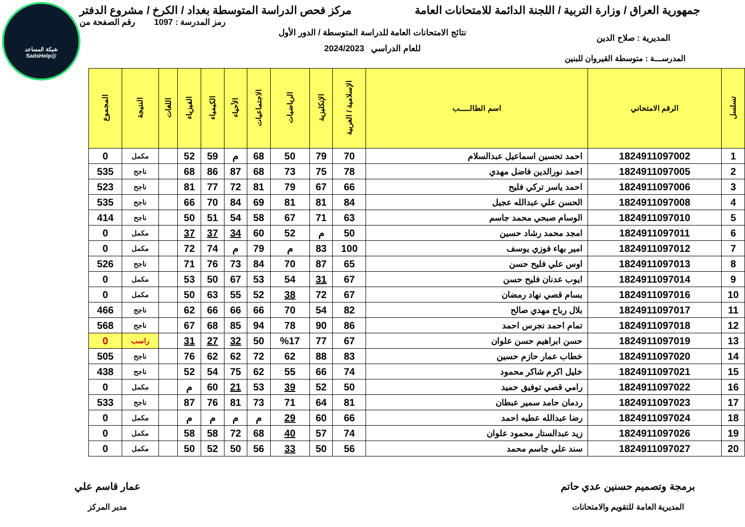شبكة المساعد
@SadsHelp
جمهورية العراق / وزارة التربية / اللجنة الدائمة للامتحانات العامة
مركز فحص الدراسة المتوسطة بغداد / الكرخ / مشروع الدفتر
رمز المدرسة : 1097 رقم الصفحة من
نتائج الامتحانات العامة للدراسة المتوسطة / الدور الأول
المديرية : صلاح الدين
للعام الدراسي 2024/2023
المدرســـة : متوسطة القيروان للبنين
| تسلسل | الرقم الامتحاني | اسم الطالـــــب | الإسلامية / العربية | الإنكليزية | الرياضيات | الاجتماعيات | الأحياء | الكيمياء | الفيزياء | اللغات | النتيجة | المجموع |
| --- | --- | --- | --- | --- | --- | --- | --- | --- | --- | --- | --- | --- |
| 1 | 1824911097002 | احمد تحسين اسماعيل عبدالسلام | 70 | 79 | 50 | 68 | م | 59 | 52 | | مكمل | 0 |
| 2 | 1824911097005 | احمد نورالدين فاضل مهدي | 78 | 75 | 73 | 68 | 87 | 86 | 68 | | ناجح | 535 |
| 3 | 1824911097006 | احمد ياسر تركي فليح | 66 | 67 | 79 | 81 | 72 | 77 | 81 | | ناجح | 523 |
| 4 | 1824911097008 | الحسن علي عبدالله عجيل | 84 | 81 | 81 | 69 | 84 | 70 | 66 | | ناجح | 535 |
| 5 | 1824911097010 | الوسام صبحي محمد جاسم | 63 | 71 | 67 | 58 | 54 | 51 | 50 | | ناجح | 414 |
| 6 | 1824911097011 | امجد محمد رشاد حسين | 50 | م | 52 | 60 | 34 | 37 | 37 | | مكمل | 0 |
| 7 | 1824911097012 | امير بهاء فوزي يوسف | 100 | 83 | م | 79 | م | 74 | 72 | | مكمل | 0 |
| 8 | 1824911097013 | اوس علي فليح حسن | 65 | 87 | 70 | 84 | 73 | 76 | 71 | | ناجح | 526 |
| 9 | 1824911097014 | ايوب عدنان فليح حسن | 67 | 31 | 54 | 53 | 67 | 50 | 53 | | مكمل | 0 |
| 10 | 1824911097016 | بسام قصي نهاد رمضان | 67 | 72 | 38 | 52 | 55 | 63 | 50 | | مكمل | 0 |
| 11 | 1824911097017 | بلال رباح مهدي صالح | 82 | 54 | 70 | 66 | 66 | 66 | 62 | | ناجح | 466 |
| 12 | 1824911097018 | تمام احمد نجرس احمد | 86 | 90 | 78 | 94 | 85 | 68 | 67 | | ناجح | 568 |
| 13 | 1824911097019 | حسن ابراهيم حسن علوان | 67 | 77 | %17 | 50 | 32 | 27 | 31 | | راسب | 0 |
| 14 | 1824911097020 | خطاب عمار حازم حسين | 83 | 88 | 62 | 72 | 62 | 62 | 76 | | ناجح | 505 |
| 15 | 1824911097021 | خليل اكرم شاكر محمود | 74 | 66 | 55 | 62 | 75 | 54 | 52 | | ناجح | 438 |
| 16 | 1824911097022 | رامي قصي توفيق حميد | 50 | 52 | 39 | 53 | 21 | 60 | م | | مكمل | 0 |
| 17 | 1824911097023 | ردمان حامد سمير عبطان | 81 | 64 | 71 | 73 | 81 | 76 | 87 | | ناجح | 533 |
| 18 | 1824911097024 | رضا عبدالله عطيه احمد | 66 | 60 | 29 | م | م | م | م | | مكمل | 0 |
| 19 | 1824911097026 | زيد عبدالستار محمود علوان | 74 | 57 | 40 | 68 | 72 | 58 | 58 | | مكمل | 0 |
| 20 | 1824911097027 | سند علي جاسم محمد | 56 | 50 | 33 | 56 | 50 | 52 | 50 | | مكمل | 0 |
برمجة وتصميم حسنين عدي حاتم
المديرية العامة للتقويم والامتحانات
عمار قاسم علي
مدير المركز